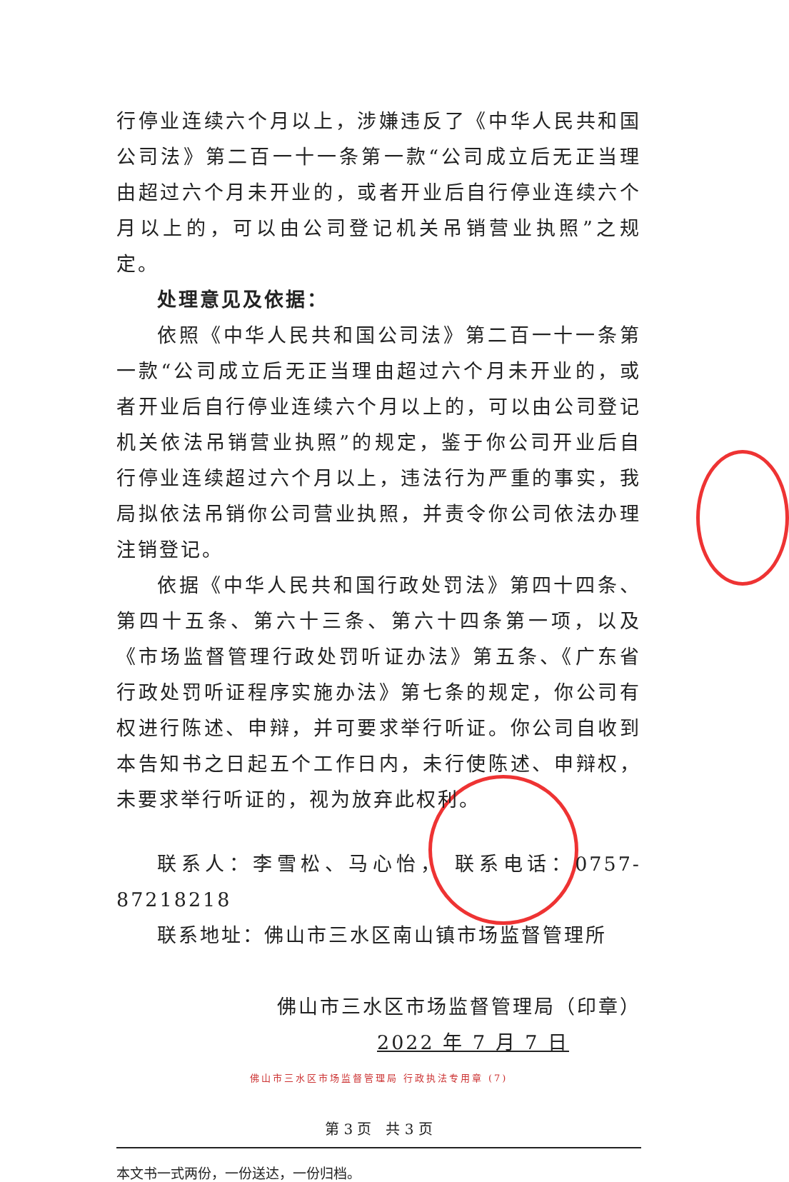行停业连续六个月以上，涉嫌违反了《中华人民共和国公司法》第二百一十一条第一款“公司成立后无正当理由超过六个月未开业的，或者开业后自行停业连续六个月以上的，可以由公司登记机关吊销营业执照”之规定。
处理意见及依据：
依照《中华人民共和国公司法》第二百一十一条第一款“公司成立后无正当理由超过六个月未开业的，或者开业后自行停业连续六个月以上的，可以由公司登记机关依法吊销营业执照”的规定，鉴于你公司开业后自行停业连续超过六个月以上，违法行为严重的事实，我局拟依法吊销你公司营业执照，并责令你公司依法办理注销登记。
依据《中华人民共和国行政处罚法》第四十四条、第四十五条、第六十三条、第六十四条第一项，以及《市场监督管理行政处罚听证办法》第五条、《广东省行政处罚听证程序实施办法》第七条的规定，你公司有权进行陈述、申辩，并可要求举行听证。你公司自收到本告知书之日起五个工作日内，未行使陈述、申辩权，未要求举行听证的，视为放弃此权利。
联系人：李雪松、马心怡， 联系电话：0757-87218218
联系地址：佛山市三水区南山镇市场监督管理所
佛山市三水区市场监督管理局（印章）
2022 年 7 月 7 日
佛山市三水区市场监督管理局 行政执法专用章 (7)
第 3 页　共 3 页
本文书一式两份，一份送达，一份归档。